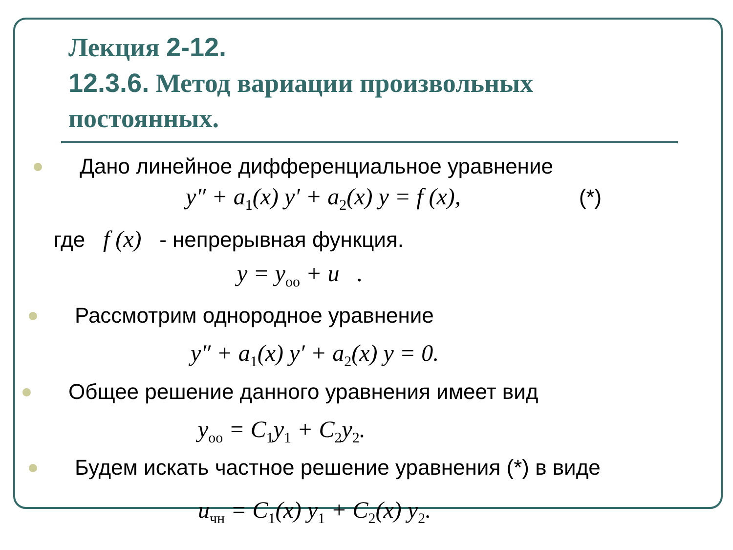Лекция 2-12.
12.3.6. Метод вариации произвольных постоянных.
Дано линейное дифференциальное уравнение
y″ + a<sub>1</sub>(x) y′ + a<sub>2</sub>(x) y = f (x), (*)
где f (x) - непрерывная функция.
y = y<sub>оо</sub> + u .
Рассмотрим однородное уравнение
y″ + a<sub>1</sub>(x) y′ + a<sub>2</sub>(x) y = 0.
Общее решение данного уравнения имеет вид
y<sub>oo</sub> = C<sub>1</sub>y<sub>1</sub> + C<sub>2</sub>y<sub>2</sub>.
Будем искать частное решение уравнения (*) в виде
u<sub>чн</sub> = C<sub>1</sub>(x) y<sub>1</sub> + C<sub>2</sub>(x) y<sub>2</sub>.